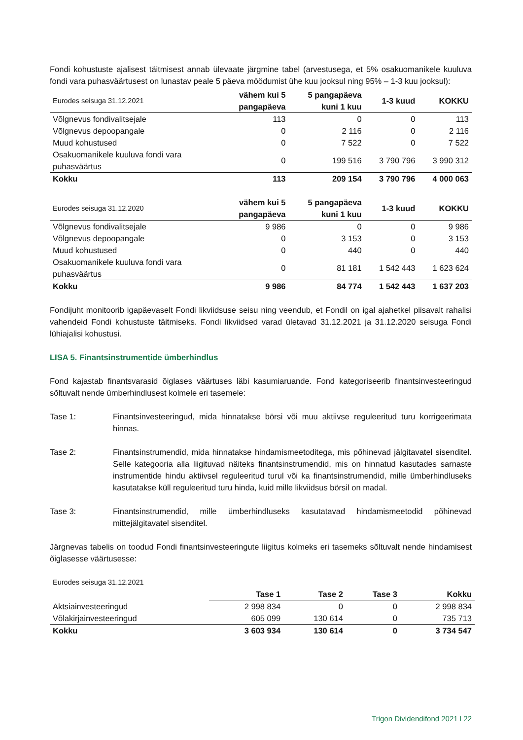Fondi kohustuste ajalisest täitmisest annab ülevaate järgmine tabel (arvestusega, et 5% osakuomanikele kuuluva fondi vara puhasväärtusest on lunastav peale 5 päeva möödumist ühe kuu jooksul ning 95% – 1-3 kuu jooksul):
| Eurodes seisuga 31.12.2021 | vähem kui 5 pangapäeva | 5 pangapäeva kuni 1 kuu | 1-3 kuud | KOKKU |
| --- | --- | --- | --- | --- |
| Võlgnevus fondivalitsejale | 113 | 0 | 0 | 113 |
| Võlgnevus depoopangale | 0 | 2 116 | 0 | 2 116 |
| Muud kohustused | 0 | 7 522 | 0 | 7 522 |
| Osakuomanikele kuuluva fondi vara puhasväärtus | 0 | 199 516 | 3 790 796 | 3 990 312 |
| Kokku | 113 | 209 154 | 3 790 796 | 4 000 063 |
| Eurodes seisuga 31.12.2020 | vähem kui 5 pangapäeva | 5 pangapäeva kuni 1 kuu | 1-3 kuud | KOKKU |
| --- | --- | --- | --- | --- |
| Võlgnevus fondivalitsejale | 9 986 | 0 | 0 | 9 986 |
| Võlgnevus depoopangale | 0 | 3 153 | 0 | 3 153 |
| Muud kohustused | 0 | 440 | 0 | 440 |
| Osakuomanikele kuuluva fondi vara puhasväärtus | 0 | 81 181 | 1 542 443 | 1 623 624 |
| Kokku | 9 986 | 84 774 | 1 542 443 | 1 637 203 |
Fondijuht monitoorib igapäevaselt Fondi likviidsuse seisu ning veendub, et Fondil on igal ajahetkel piisavalt rahalisi vahendeid Fondi kohustuste täitmiseks. Fondi likviidsed varad ületavad 31.12.2021 ja 31.12.2020 seisuga Fondi lühiajalisi kohustusi.
LISA 5. Finantsinstrumentide ümberhindlus
Fond kajastab finantsvarasid õiglases väärtuses läbi kasumiaruande. Fond kategoriseerib finantsinvesteeringud sõltuvalt nende ümberhindlusest kolmele eri tasemele:
Tase 1: Finantsinvesteeringud, mida hinnatakse börsi või muu aktiivse reguleeritud turu korrigeerimata hinnas.
Tase 2: Finantsinstrumendid, mida hinnatakse hindamismeetoditega, mis põhinevad jälgitavatel sisenditel. Selle kategooria alla liigituvad näiteks finantsinstrumendid, mis on hinnatud kasutades sarnaste instrumentide hindu aktiivsel reguleeritud turul või ka finantsinstrumendid, mille ümberhindluseks kasutatakse küll reguleeritud turu hinda, kuid mille likviidsus börsil on madal.
Tase 3: Finantsinstrumendid, mille ümberhindluseks kasutatavad hindamismeetodid põhinevad mittejälgitavatel sisenditel.
Järgnevas tabelis on toodud Fondi finantsinvesteeringute liigitus kolmeks eri tasemeks sõltuvalt nende hindamisest õiglasesse väärtusesse:
| Eurodes seisuga 31.12.2021 | | | | |
| --- | --- | --- | --- | --- |
| | Tase 1 | Tase 2 | Tase 3 | Kokku |
| Aktsiainvesteeringud | 2 998 834 | 0 | 0 | 2 998 834 |
| Võlakirjainvesteeringud | 605 099 | 130 614 | 0 | 735 713 |
| Kokku | 3 603 934 | 130 614 | 0 | 3 734 547 |
Trigon Dividendifond 2021 l 22